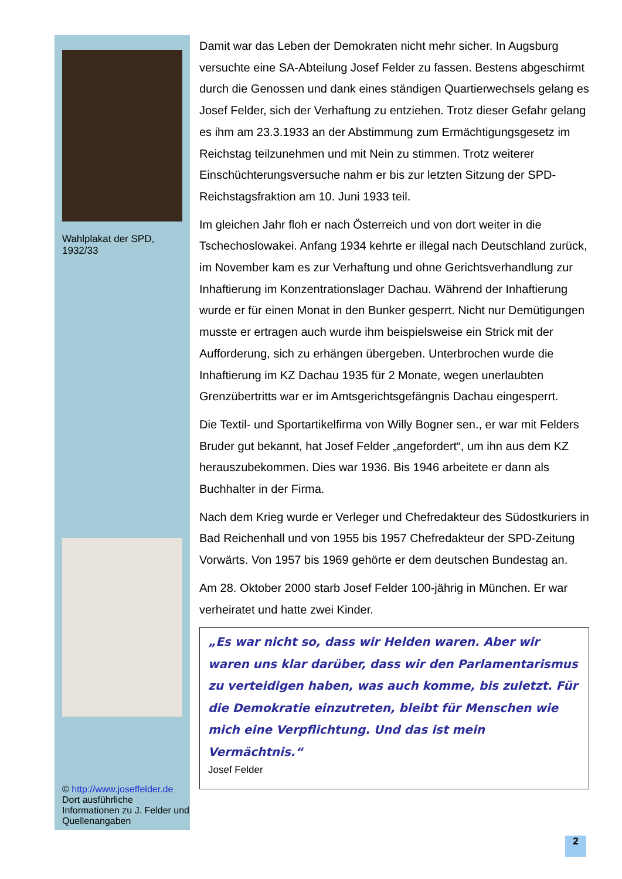Wahlplakat der SPD, 1932/33
© http://www.josef­felder.de
Dort ausführliche Informationen zu J. Felder und Quellenangaben
Damit war das Leben der Demokraten nicht mehr sicher. In Augsburg versuchte eine SA-Abteilung Josef Felder zu fassen. Bestens abgeschirmt durch die Genossen und dank eines ständigen Quartierwechsels gelang es Josef Felder, sich der Verhaftung zu entziehen. Trotz dieser Gefahr gelang es ihm am 23.3.1933 an der Abstimmung zum Ermächtigungsgesetz im Reichstag teilzunehmen und mit Nein zu stimmen. Trotz weiterer Einschüchterungsversuche nahm er bis zur letzten Sitzung der SPD-Reichstagsfraktion am 10. Juni 1933 teil.
Im gleichen Jahr floh er nach Österreich und von dort weiter in die Tschechoslowakei. Anfang 1934 kehrte er illegal nach Deutschland zurück, im November kam es zur Verhaftung und ohne Gerichtsverhandlung zur Inhaftierung im Konzentrationslager Dachau. Während der Inhaftierung wurde er für einen Monat in den Bunker gesperrt. Nicht nur Demütigungen musste er ertragen auch wurde ihm beispielsweise ein Strick mit der Aufforderung, sich zu erhängen übergeben. Unterbrochen wurde die Inhaftierung im KZ Dachau 1935 für 2 Monate, wegen unerlaubten Grenzübertritts war er im Amtsgerichtsgefängnis Dachau eingesperrt.
Die Textil- und Sportartikelfirma von Willy Bogner sen., er war mit Felders Bruder gut bekannt, hat Josef Felder „angefordert“, um ihn aus dem KZ herauszubekommen. Dies war 1936. Bis 1946 arbeitete er dann als Buchhalter in der Firma.
Nach dem Krieg wurde er Verleger und Chefredakteur des Südostkuriers in Bad Reichenhall und von 1955 bis 1957 Chefredakteur der SPD-Zeitung Vorwärts. Von 1957 bis 1969 gehörte er dem deutschen Bundestag an.
Am 28. Oktober 2000 starb Josef Felder 100-jährig in München. Er war verheiratet und hatte zwei Kinder.
„Es war nicht so, dass wir Helden waren. Aber wir waren uns klar darüber, dass wir den Parlamentarismus zu verteidigen haben, was auch komme, bis zuletzt. Für die Demokratie einzutreten, bleibt für Menschen wie mich eine Verpflichtung. Und das ist mein Vermächtnis.“
Josef Felder
2